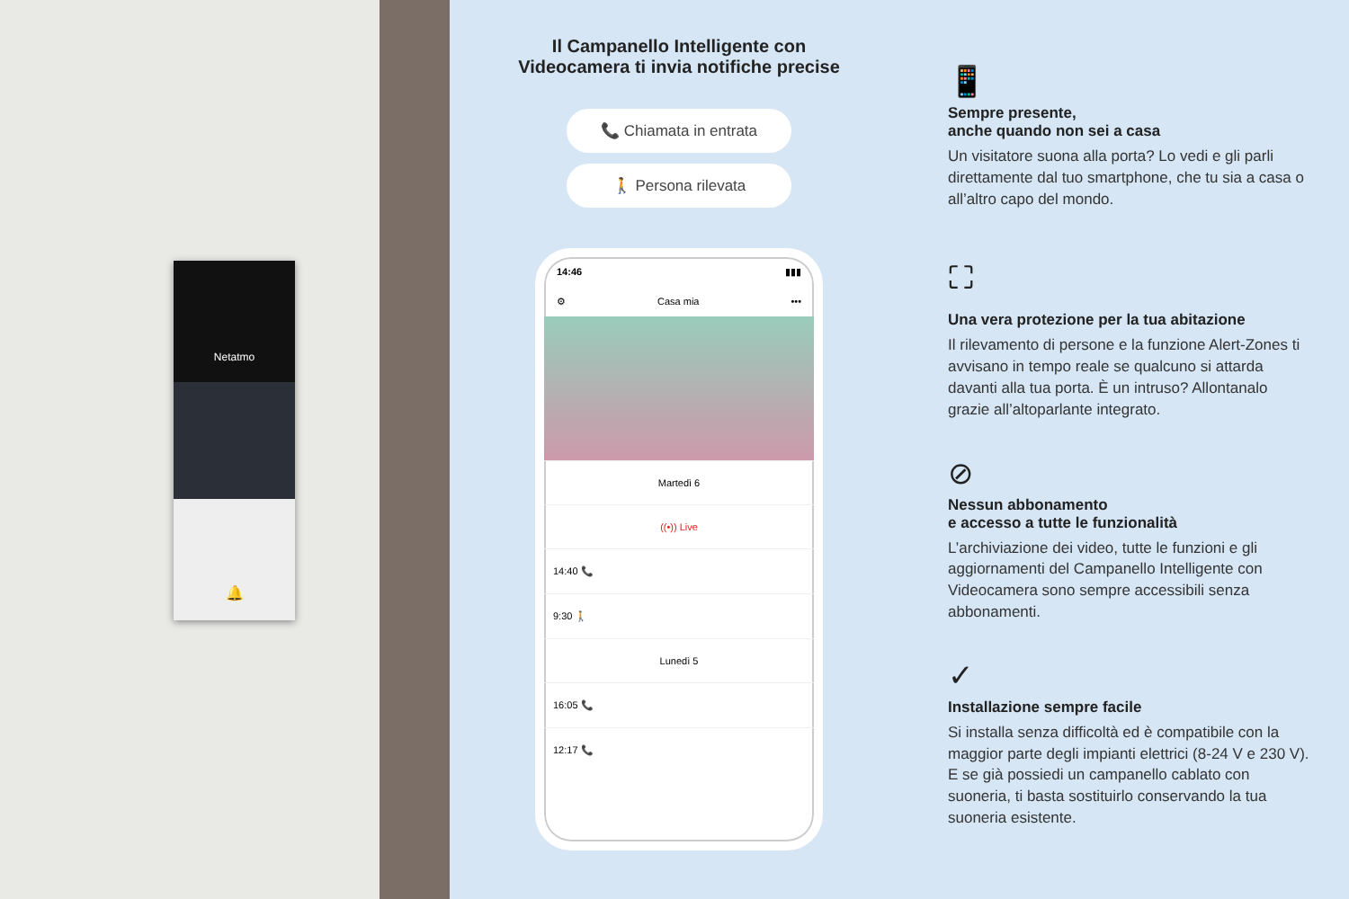Netatmo
🔔
Il Campanello Intelligente con
Videocamera ti invia notifiche precise
📞 Chiamata in entrata
🚶 Persona rilevata
14:46 ▮▮▮
⚙ Casa mia •••
Martedì 6
((•)) Live
14:40 📞
9:30 🚶
Lunedì 5
16:05 📞
12:17 📞
📱
Sempre presente,
anche quando non sei a casa
Un visitatore suona alla porta? Lo vedi e gli parli direttamente dal tuo smartphone, che tu sia a casa o all’altro capo del mondo.
⛶
Una vera protezione per la tua abitazione
Il rilevamento di persone e la funzione Alert-Zones ti avvisano in tempo reale se qualcuno si attarda davanti alla tua porta. È un intruso? Allontanalo grazie all’altoparlante integrato.
⊘
Nessun abbonamento
e accesso a tutte le funzionalità
L’archiviazione dei video, tutte le funzioni e gli aggiornamenti del Campanello Intelligente con Videocamera sono sempre accessibili senza abbonamenti.
✓
Installazione sempre facile
Si installa senza difficoltà ed è compatibile con la maggior parte degli impianti elettrici (8-24 V e 230 V). E se già possiedi un campanello cablato con suoneria, ti basta sostituirlo conservando la tua suoneria esistente.